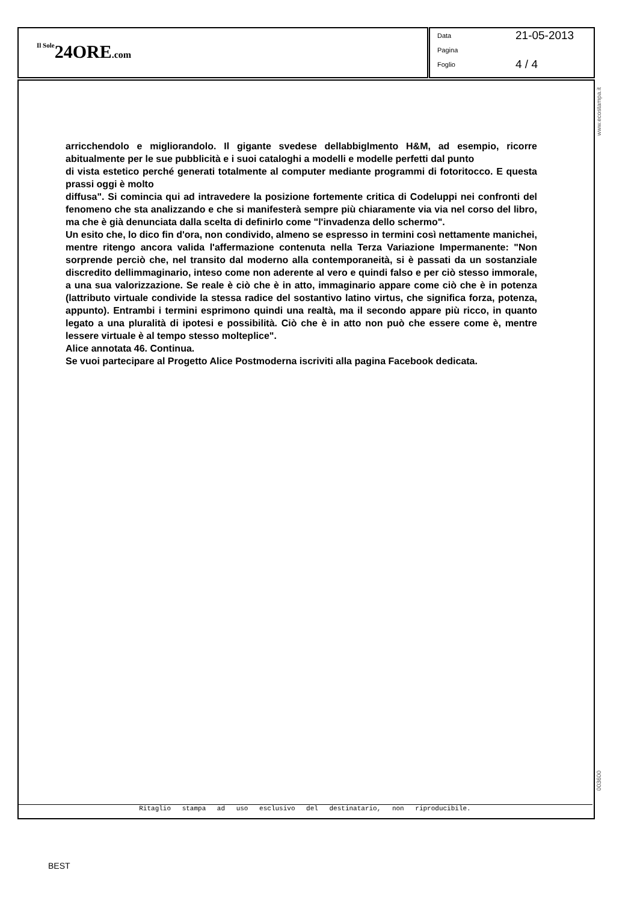Il Sole 24ORE.com
Data 21-05-2013
Pagina
Foglio 4 / 4
www.ecostampa.it
003600
arricchendolo e migliorandolo. Il gigante svedese dellabbiglmento H&M, ad esempio, ricorre abitualmente per le sue pubblicità e i suoi cataloghi a modelli e modelle perfetti dal punto
di vista estetico perché generati totalmente al computer mediante programmi di fotoritocco. E questa prassi oggi è molto
diffusa". Si comincia qui ad intravedere la posizione fortemente critica di Codeluppi nei confronti del fenomeno che sta analizzando e che si manifesterà sempre più chiaramente via via nel corso del libro, ma che è già denunciata dalla scelta di definirlo come "l'invadenza dello schermo".
Un esito che, lo dico fin d'ora, non condivido, almeno se espresso in termini così nettamente manichei, mentre ritengo ancora valida l'affermazione contenuta nella Terza Variazione Impermanente: "Non sorprende perciò che, nel transito dal moderno alla contemporaneità, si è passati da un sostanziale discredito dellimmaginario, inteso come non aderente al vero e quindi falso e per ciò stesso immorale, a una sua valorizzazione. Se reale è ciò che è in atto, immaginario appare come ciò che è in potenza (lattributo virtuale condivide la stessa radice del sostantivo latino virtus, che significa forza, potenza, appunto). Entrambi i termini esprimono quindi una realtà, ma il secondo appare più ricco, in quanto legato a una pluralità di ipotesi e possibilità. Ciò che è in atto non può che essere come è, mentre lessere virtuale è al tempo stesso molteplice".
Alice annotata 46. Continua.
Se vuoi partecipare al Progetto Alice Postmoderna iscriviti alla pagina Facebook dedicata.
Ritaglio stampa ad uso esclusivo del destinatario, non riproducibile.
BEST